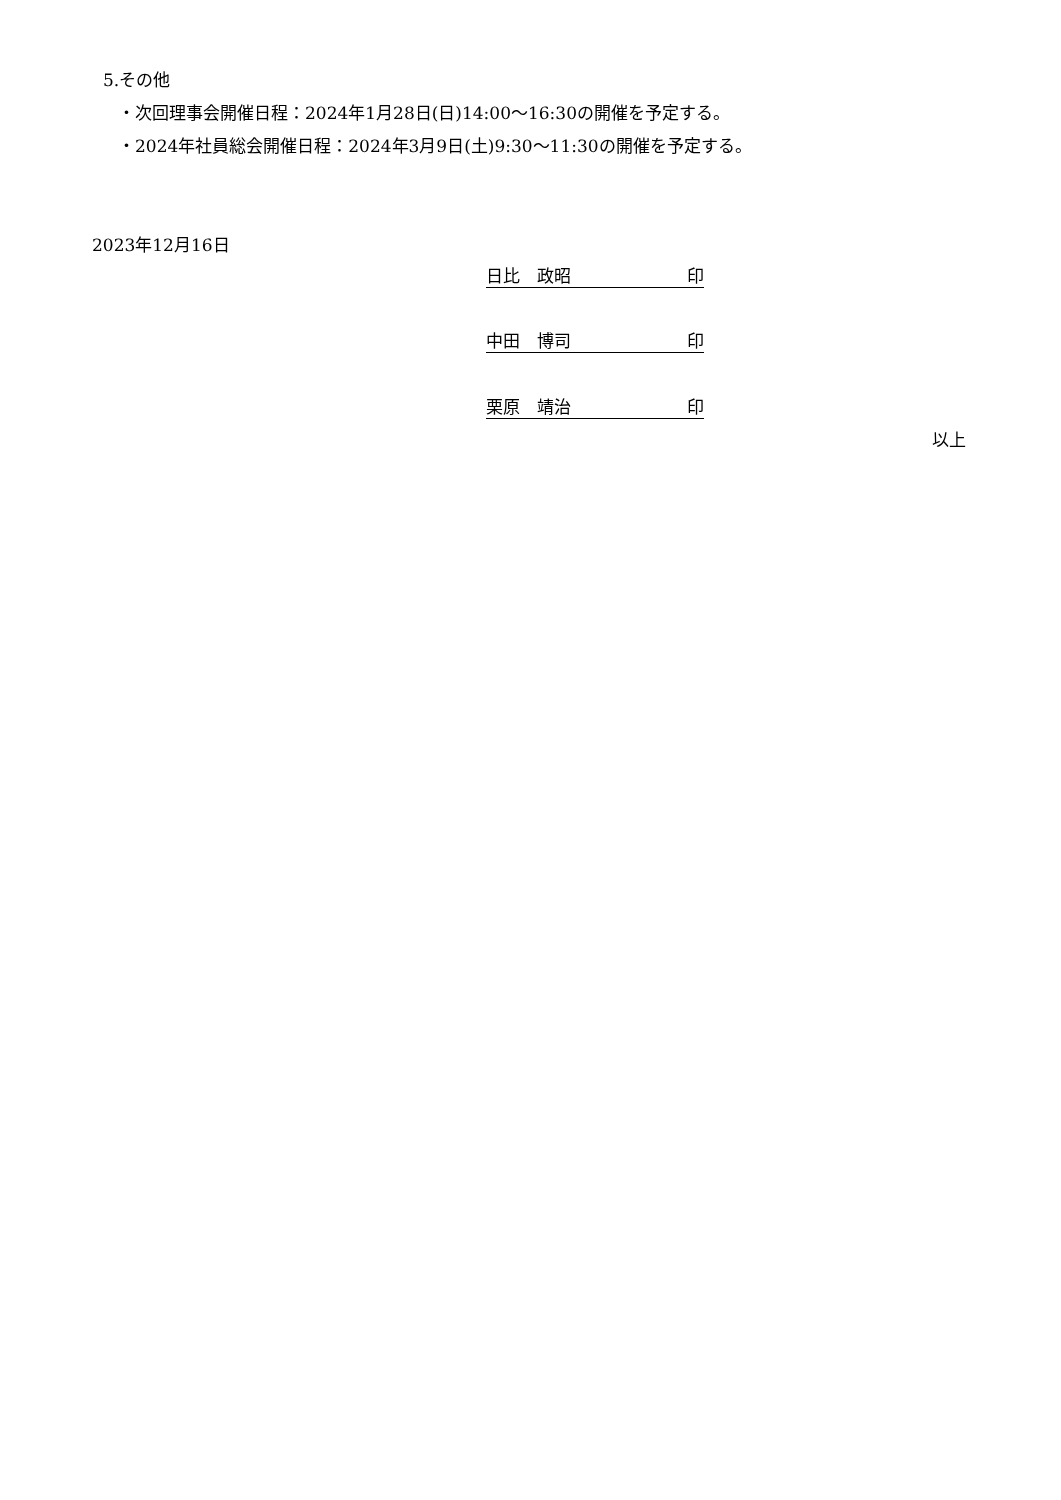5.その他
・次回理事会開催日程：2024年1月28日(日)14:00～16:30の開催を予定する。
・2024年社員総会開催日程：2024年3月9日(土)9:30～11:30の開催を予定する。
2023年12月16日
日比　政昭 印
中田　博司 印
栗原　靖治 印
以上